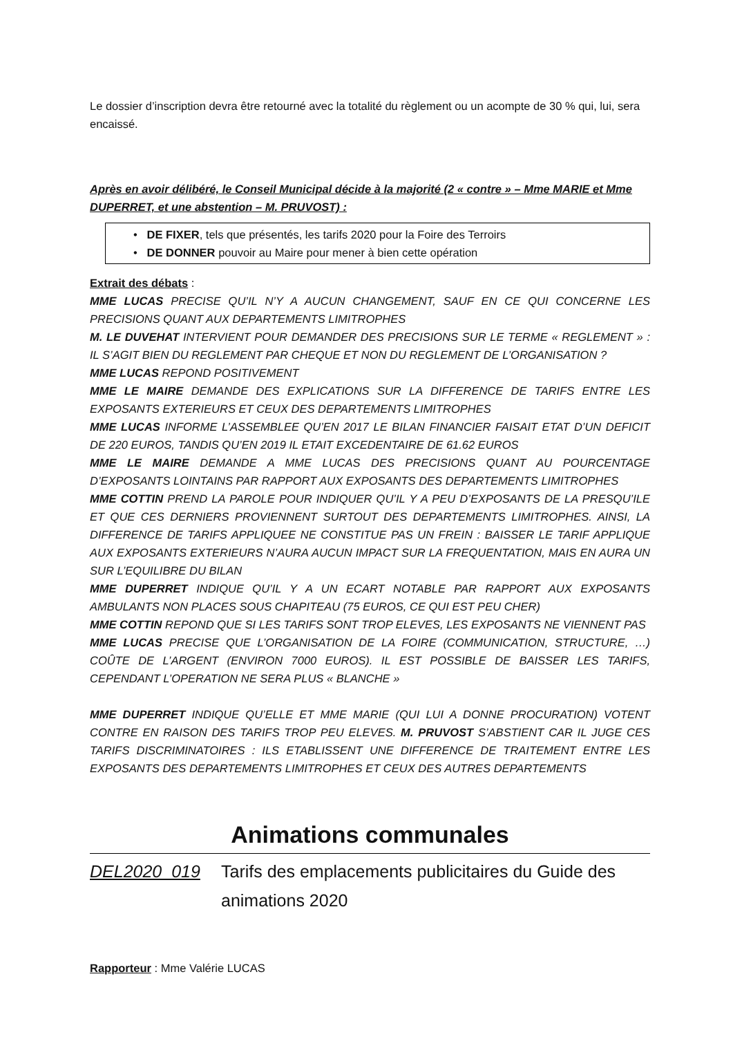Le dossier d’inscription devra être retourné avec la totalité du règlement ou un acompte de 30 % qui, lui, sera encaissé.
Après en avoir délibéré, le Conseil Municipal décide à la majorité (2 « contre » – Mme MARIE et Mme DUPERRET, et une abstention – M. PRUVOST) :
• DE FIXER, tels que présentés, les tarifs 2020 pour la Foire des Terroirs
• DE DONNER pouvoir au Maire pour mener à bien cette opération
Extrait des débats :
MME LUCAS PRECISE QU’IL N’Y A AUCUN CHANGEMENT, SAUF EN CE QUI CONCERNE LES PRECISIONS QUANT AUX DEPARTEMENTS LIMITROPHES
M. LE DUVEHAT INTERVIENT POUR DEMANDER DES PRECISIONS SUR LE TERME « REGLEMENT » : IL S’AGIT BIEN DU REGLEMENT PAR CHEQUE ET NON DU REGLEMENT DE L’ORGANISATION ?
MME LUCAS REPOND POSITIVEMENT
MME LE MAIRE DEMANDE DES EXPLICATIONS SUR LA DIFFERENCE DE TARIFS ENTRE LES EXPOSANTS EXTERIEURS ET CEUX DES DEPARTEMENTS LIMITROPHES
MME LUCAS INFORME L’ASSEMBLEE QU’EN 2017 LE BILAN FINANCIER FAISAIT ETAT D’UN DEFICIT DE 220 EUROS, TANDIS QU’EN 2019 IL ETAIT EXCEDENTAIRE DE 61.62 EUROS
MME LE MAIRE DEMANDE A MME LUCAS DES PRECISIONS QUANT AU POURCENTAGE D’EXPOSANTS LOINTAINS PAR RAPPORT AUX EXPOSANTS DES DEPARTEMENTS LIMITROPHES
MME COTTIN PREND LA PAROLE POUR INDIQUER QU’IL Y A PEU D’EXPOSANTS DE LA PRESQU’ILE ET QUE CES DERNIERS PROVIENNENT SURTOUT DES DEPARTEMENTS LIMITROPHES. AINSI, LA DIFFERENCE DE TARIFS APPLIQUEE NE CONSTITUE PAS UN FREIN : BAISSER LE TARIF APPLIQUE AUX EXPOSANTS EXTERIEURS N’AURA AUCUN IMPACT SUR LA FREQUENTATION, MAIS EN AURA UN SUR L’EQUILIBRE DU BILAN
MME DUPERRET INDIQUE QU’IL Y A UN ECART NOTABLE PAR RAPPORT AUX EXPOSANTS AMBULANTS NON PLACES SOUS CHAPITEAU (75 EUROS, CE QUI EST PEU CHER)
MME COTTIN REPOND QUE SI LES TARIFS SONT TROP ELEVES, LES EXPOSANTS NE VIENNENT PAS
MME LUCAS PRECISE QUE L’ORGANISATION DE LA FOIRE (COMMUNICATION, STRUCTURE, …) COÛTE DE L’ARGENT (ENVIRON 7000 EUROS). IL EST POSSIBLE DE BAISSER LES TARIFS, CEPENDANT L’OPERATION NE SERA PLUS « BLANCHE »
MME DUPERRET INDIQUE QU’ELLE ET MME MARIE (QUI LUI A DONNE PROCURATION) VOTENT CONTRE EN RAISON DES TARIFS TROP PEU ELEVES. M. PRUVOST S’ABSTIENT CAR IL JUGE CES TARIFS DISCRIMINATOIRES : ILS ETABLISSENT UNE DIFFERENCE DE TRAITEMENT ENTRE LES EXPOSANTS DES DEPARTEMENTS LIMITROPHES ET CEUX DES AUTRES DEPARTEMENTS
Animations communales
DEL2020_019 Tarifs des emplacements publicitaires du Guide des animations 2020
Rapporteur : Mme Valérie LUCAS